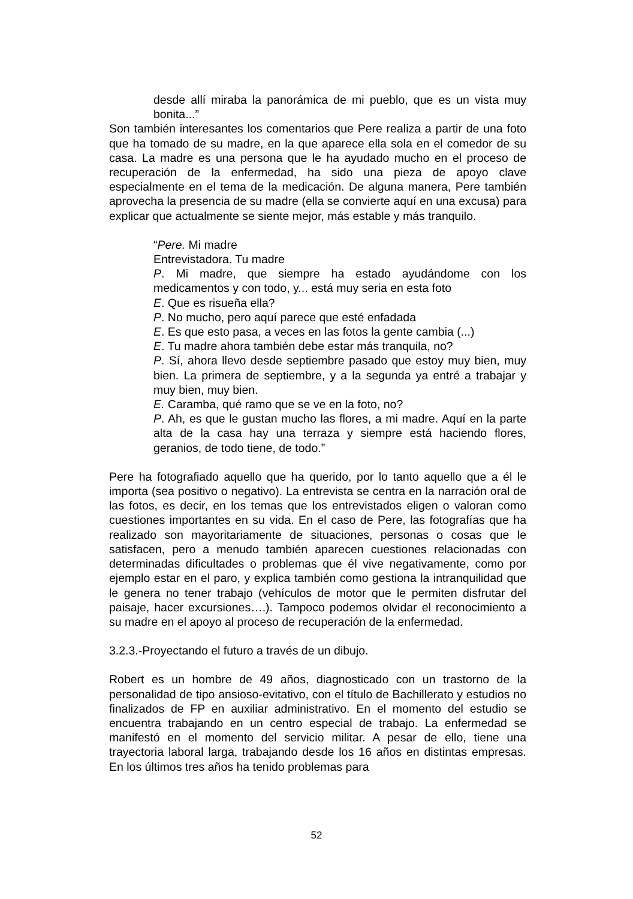desde allí miraba la panorámica de mi pueblo, que es un vista muy bonita...”
Son también interesantes los comentarios que Pere realiza a partir de una foto que ha tomado de su madre, en la que aparece ella sola en el comedor de su casa. La madre es una persona que le ha ayudado mucho en el proceso de recuperación de la enfermedad, ha sido una pieza de apoyo clave especialmente en el tema de la medicación. De alguna manera, Pere también aprovecha la presencia de su madre (ella se convierte aquí en una excusa) para explicar que actualmente se siente mejor, más estable y más tranquilo.
“Pere. Mi madre
Entrevistadora. Tu madre
P. Mi madre, que siempre ha estado ayudándome con los medicamentos y con todo, y... está muy seria en esta foto
E. Que es risueña ella?
P. No mucho, pero aquí parece que esté enfadada
E. Es que esto pasa, a veces en las fotos la gente cambia (...)
E. Tu madre ahora también debe estar más tranquila, no?
P. Sí, ahora llevo desde septiembre pasado que estoy muy bien, muy bien. La primera de septiembre, y a la segunda ya entré a trabajar y muy bien, muy bien.
E. Caramba, qué ramo que se ve en la foto, no?
P. Ah, es que le gustan mucho las flores, a mi madre. Aquí en la parte alta de la casa hay una terraza y siempre está haciendo flores, geranios, de todo tiene, de todo.”
Pere ha fotografiado aquello que ha querido, por lo tanto aquello que a él le importa (sea positivo o negativo). La entrevista se centra en la narración oral de las fotos, es decir, en los temas que los entrevistados eligen o valoran como cuestiones importantes en su vida. En el caso de Pere, las fotografías que ha realizado son mayoritariamente de situaciones, personas o cosas que le satisfacen, pero a menudo también aparecen cuestiones relacionadas con determinadas dificultades o problemas que él vive negativamente, como por ejemplo estar en el paro, y explica también como gestiona la intranquilidad que le genera no tener trabajo (vehículos de motor que le permiten disfrutar del paisaje, hacer excursiones….). Tampoco podemos olvidar el reconocimiento a su madre en el apoyo al proceso de recuperación de la enfermedad.
3.2.3.-Proyectando el futuro a través de un dibujo.
Robert es un hombre de 49 años, diagnosticado con un trastorno de la personalidad de tipo ansioso-evitativo, con el título de Bachillerato y estudios no finalizados de FP en auxiliar administrativo. En el momento del estudio se encuentra trabajando en un centro especial de trabajo. La enfermedad se manifestó en el momento del servicio militar. A pesar de ello, tiene una trayectoria laboral larga, trabajando desde los 16 años en distintas empresas. En los últimos tres años ha tenido problemas para
52